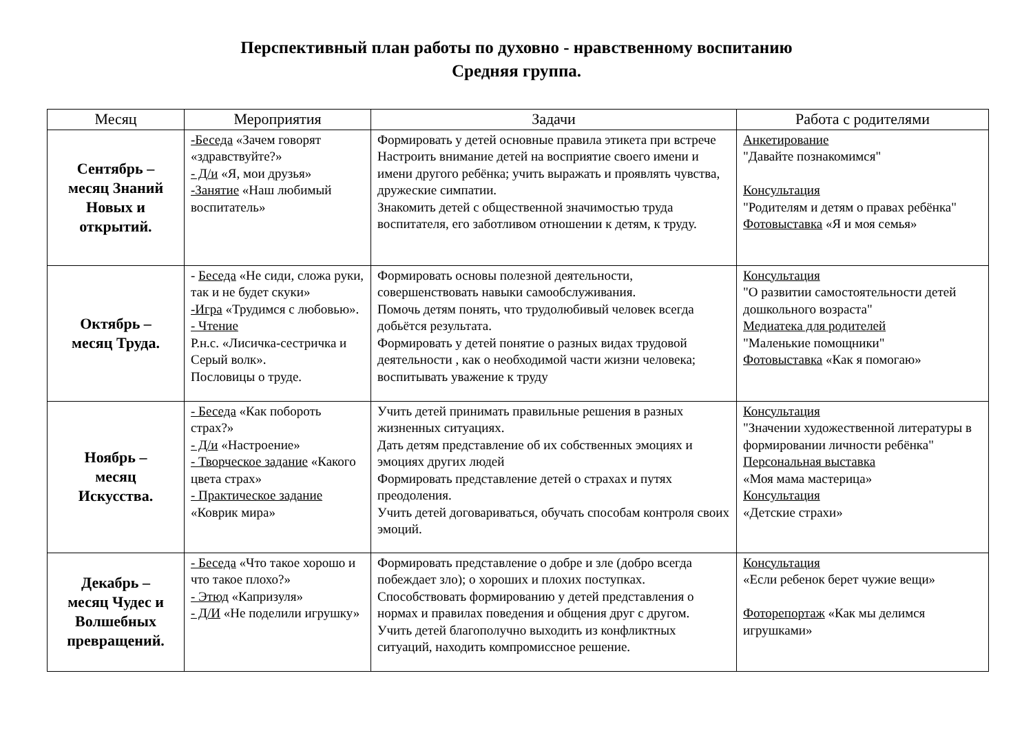Перспективный план работы по духовно - нравственному воспитанию
Средняя группа.
| Месяц | Мероприятия | Задачи | Работа с родителями |
| --- | --- | --- | --- |
| Сентябрь – месяц Знаний Новых и открытий. | -Беседа «Зачем говорят «здравствуйте?» - Д/и «Я, мои друзья» -Занятие «Наш любимый воспитатель» | Формировать у детей основные правила этикета при встрече Настроить внимание детей на восприятие своего имени и имени другого ребёнка; учить выражать и проявлять чувства, дружеские симпатии. Знакомить детей с общественной значимостью труда воспитателя, его заботливом отношении к детям, к труду. | Анкетирование "Давайте познакомимся" Консультация "Родителям и детям о правах ребёнка" Фотовыставка «Я и моя семья» |
| Октябрь – месяц Труда. | - Беседа «Не сиди, сложа руки, так и не будет скуки» -Игра «Трудимся с любовью». - Чтение Р.н.с. «Лисичка-сестричка и Серый волк». Пословицы о труде. | Формировать основы полезной деятельности, совершенствовать навыки самообслуживания. Помочь детям понять, что трудолюбивый человек всегда добьётся результата. Формировать у детей понятие о разных видах трудовой деятельности , как о необходимой части жизни человека; воспитывать уважение к труду | Консультация "О развитии самостоятельности детей дошкольного возраста" Медиатека для родителей "Маленькие помощники" Фотовыставка «Как я помогаю» |
| Ноябрь – месяц Искусства. | - Беседа «Как побороть страх?» - Д/и «Настроение» - Творческое задание «Какого цвета страх» - Практическое задание «Коврик мира» | Учить детей принимать правильные решения в разных жизненных ситуациях. Дать детям представление об их собственных эмоциях и эмоциях других людей Формировать представление детей о страхах и путях преодоления. Учить детей договариваться, обучать способам контроля своих эмоций. | Консультация "Значении художественной литературы в формировании личности ребёнка" Персональная выставка «Моя мама мастерица» Консультация «Детские страхи» |
| Декабрь – месяц Чудес и Волшебных превращений. | - Беседа «Что такое хорошо и что такое плохо?» - Этюд «Капризуля» - Д/И «Не поделили игрушку» | Формировать представление о добре и зле (добро всегда побеждает зло); о хороших и плохих поступках. Способствовать формированию у детей представления о нормах и правилах поведения и общения друг с другом. Учить детей благополучно выходить из конфликтных ситуаций, находить компромиссное решение. | Консультация «Если ребенок берет чужие вещи» Фоторепортаж «Как мы делимся игрушками» |